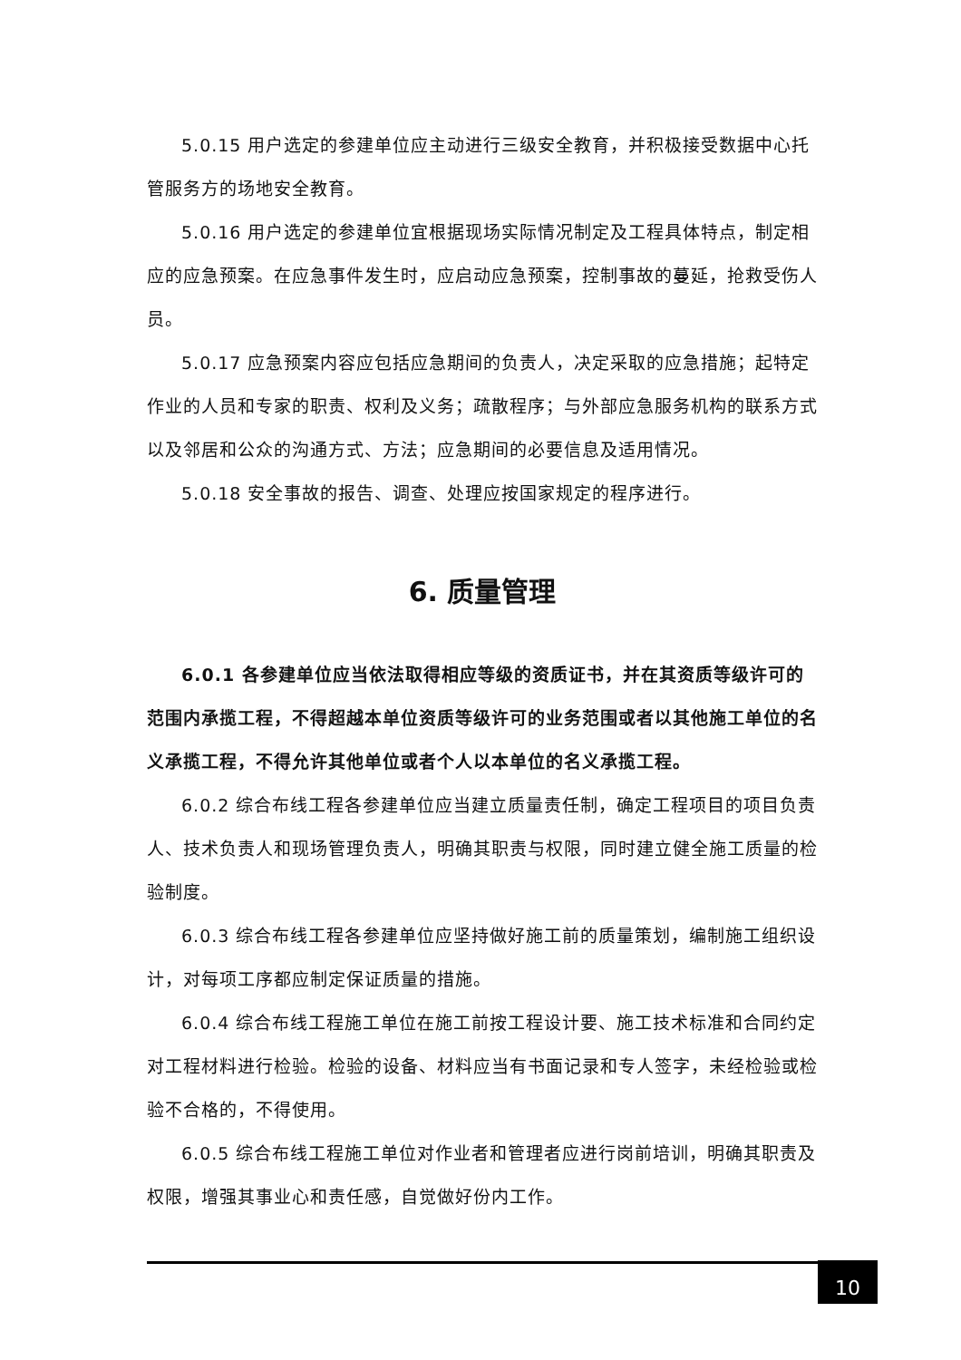5.0.15 用户选定的参建单位应主动进行三级安全教育，并积极接受数据中心托管服务方的场地安全教育。
5.0.16 用户选定的参建单位宜根据现场实际情况制定及工程具体特点，制定相应的应急预案。在应急事件发生时，应启动应急预案，控制事故的蔓延，抢救受伤人员。
5.0.17 应急预案内容应包括应急期间的负责人，决定采取的应急措施；起特定作业的人员和专家的职责、权利及义务；疏散程序；与外部应急服务机构的联系方式以及邻居和公众的沟通方式、方法；应急期间的必要信息及适用情况。
5.0.18 安全事故的报告、调查、处理应按国家规定的程序进行。
6. 质量管理
6.0.1 各参建单位应当依法取得相应等级的资质证书，并在其资质等级许可的范围内承揽工程，不得超越本单位资质等级许可的业务范围或者以其他施工单位的名义承揽工程，不得允许其他单位或者个人以本单位的名义承揽工程。
6.0.2 综合布线工程各参建单位应当建立质量责任制，确定工程项目的项目负责人、技术负责人和现场管理负责人，明确其职责与权限，同时建立健全施工质量的检验制度。
6.0.3 综合布线工程各参建单位应坚持做好施工前的质量策划，编制施工组织设计，对每项工序都应制定保证质量的措施。
6.0.4 综合布线工程施工单位在施工前按工程设计要、施工技术标准和合同约定对工程材料进行检验。检验的设备、材料应当有书面记录和专人签字，未经检验或检验不合格的，不得使用。
6.0.5 综合布线工程施工单位对作业者和管理者应进行岗前培训，明确其职责及权限，增强其事业心和责任感，自觉做好份内工作。
10